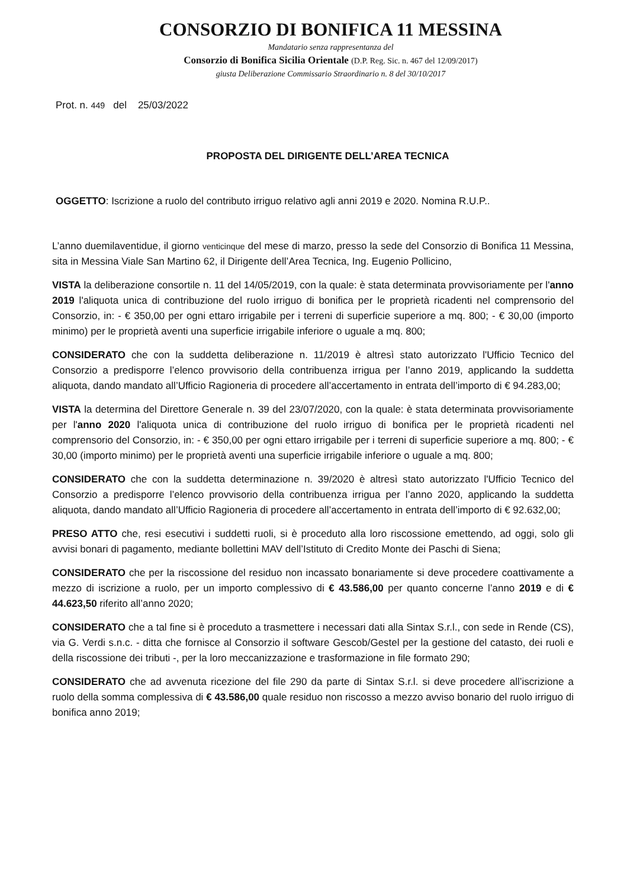CONSORZIO DI BONIFICA 11 MESSINA
Mandatario senza rappresentanza del
Consorzio di Bonifica Sicilia Orientale (D.P. Reg. Sic. n. 467 del 12/09/2017)
giusta Deliberazione Commissario Straordinario n. 8 del 30/10/2017
Prot. n. 449 del 25/03/2022
PROPOSTA DEL DIRIGENTE DELL’AREA TECNICA
OGGETTO: Iscrizione a ruolo del contributo irriguo relativo agli anni 2019 e 2020. Nomina R.U.P..
L’anno duemilaventidue, il giorno venticinque del mese di marzo, presso la sede del Consorzio di Bonifica 11 Messina, sita in Messina Viale San Martino 62, il Dirigente dell’Area Tecnica, Ing. Eugenio Pollicino,
VISTA la deliberazione consortile n. 11 del 14/05/2019, con la quale: è stata determinata provvisoriamente per l'anno 2019 l'aliquota unica di contribuzione del ruolo irriguo di bonifica per le proprietà ricadenti nel comprensorio del Consorzio, in: - € 350,00 per ogni ettaro irrigabile per i terreni di superficie superiore a mq. 800; - € 30,00 (importo minimo) per le proprietà aventi una superficie irrigabile inferiore o uguale a mq. 800;
CONSIDERATO che con la suddetta deliberazione n. 11/2019 è altresì stato autorizzato l'Ufficio Tecnico del Consorzio a predisporre l’elenco provvisorio della contribuenza irrigua per l’anno 2019, applicando la suddetta aliquota, dando mandato all’Ufficio Ragioneria di procedere all’accertamento in entrata dell’importo di € 94.283,00;
VISTA la determina del Direttore Generale n. 39 del 23/07/2020, con la quale: è stata determinata provvisoriamente per l'anno 2020 l'aliquota unica di contribuzione del ruolo irriguo di bonifica per le proprietà ricadenti nel comprensorio del Consorzio, in: - € 350,00 per ogni ettaro irrigabile per i terreni di superficie superiore a mq. 800; - € 30,00 (importo minimo) per le proprietà aventi una superficie irrigabile inferiore o uguale a mq. 800;
CONSIDERATO che con la suddetta determinazione n. 39/2020 è altresì stato autorizzato l'Ufficio Tecnico del Consorzio a predisporre l’elenco provvisorio della contribuenza irrigua per l’anno 2020, applicando la suddetta aliquota, dando mandato all’Ufficio Ragioneria di procedere all’accertamento in entrata dell’importo di € 92.632,00;
PRESO ATTO che, resi esecutivi i suddetti ruoli, si è proceduto alla loro riscossione emettendo, ad oggi, solo gli avvisi bonari di pagamento, mediante bollettini MAV dell’Istituto di Credito Monte dei Paschi di Siena;
CONSIDERATO che per la riscossione del residuo non incassato bonariamente si deve procedere coattivamente a mezzo di iscrizione a ruolo, per un importo complessivo di € 43.586,00 per quanto concerne l’anno 2019 e di € 44.623,50 riferito all’anno 2020;
CONSIDERATO che a tal fine si è proceduto a trasmettere i necessari dati alla Sintax S.r.l., con sede in Rende (CS), via G. Verdi s.n.c. - ditta che fornisce al Consorzio il software Gescob/Gestel per la gestione del catasto, dei ruoli e della riscossione dei tributi -, per la loro meccanizzazione e trasformazione in file formato 290;
CONSIDERATO che ad avvenuta ricezione del file 290 da parte di Sintax S.r.l. si deve procedere all’iscrizione a ruolo della somma complessiva di € 43.586,00 quale residuo non riscosso a mezzo avviso bonario del ruolo irriguo di bonifica anno 2019;